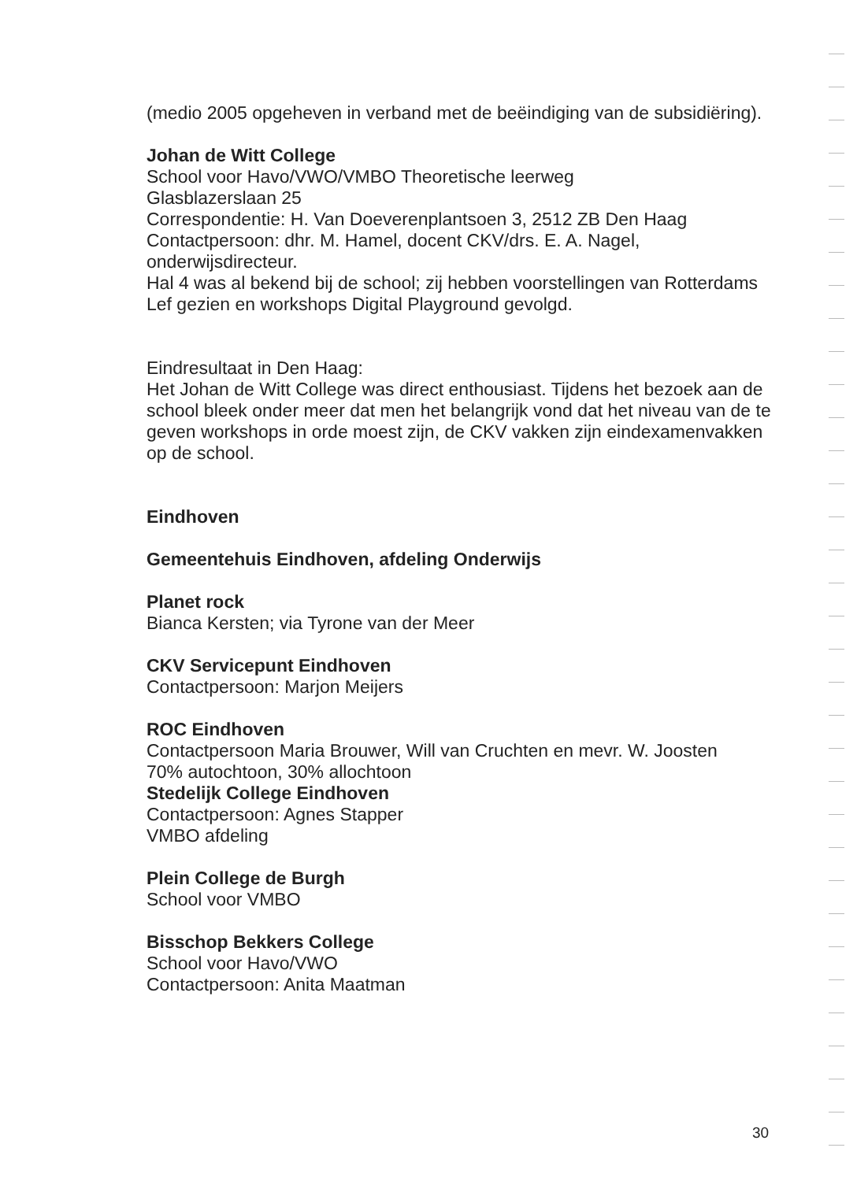(medio 2005 opgeheven in verband met de beëindiging van de subsidiëring).
Johan de Witt College
School voor Havo/VWO/VMBO Theoretische leerweg
Glasblazerslaan 25
Correspondentie: H. Van Doeverenplantsoen 3, 2512 ZB Den Haag
Contactpersoon: dhr. M. Hamel, docent CKV/drs. E. A. Nagel, onderwijsdirecteur.
Hal 4 was al bekend bij de school; zij hebben voorstellingen van Rotterdams Lef gezien en workshops Digital Playground gevolgd.
Eindresultaat in Den Haag:
Het Johan de Witt College was direct enthousiast. Tijdens het bezoek aan de school bleek onder meer dat men het belangrijk vond dat het niveau van de te geven workshops in orde moest zijn, de CKV vakken zijn eindexamenvakken op de school.
Eindhoven
Gemeentehuis Eindhoven, afdeling Onderwijs
Planet rock
Bianca Kersten; via Tyrone van der Meer
CKV Servicepunt Eindhoven
Contactpersoon: Marjon Meijers
ROC Eindhoven
Contactpersoon Maria Brouwer, Will van Cruchten en mevr. W. Joosten
70% autochtoon, 30% allochtoon
Stedelijk College Eindhoven
Contactpersoon: Agnes Stapper
VMBO afdeling
Plein College de Burgh
School voor VMBO
Bisschop Bekkers College
School voor Havo/VWO
Contactpersoon: Anita Maatman
30